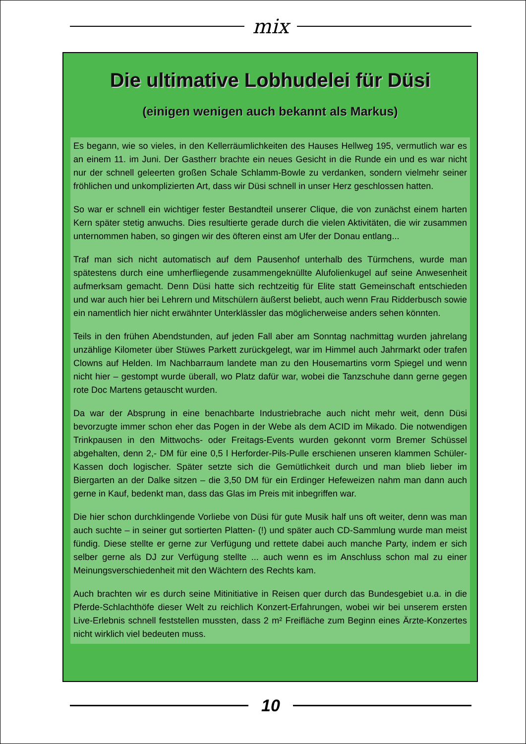mix
Die ultimative Lobhudelei für Düsi
(einigen wenigen auch bekannt als Markus)
Es begann, wie so vieles, in den Kellerräumlichkeiten des Hauses Hellweg 195, vermutlich war es an einem 11. im Juni. Der Gastherr brachte ein neues Gesicht in die Runde ein und es war nicht nur der schnell geleerten großen Schale Schlamm-Bowle zu verdanken, sondern vielmehr seiner fröhlichen und unkomplizierten Art, dass wir Düsi schnell in unser Herz geschlossen hatten.
So war er schnell ein wichtiger fester Bestandteil unserer Clique, die von zunächst einem harten Kern später stetig anwuchs. Dies resultierte gerade durch die vielen Aktivitäten, die wir zusammen unternommen haben, so gingen wir des öfteren einst am Ufer der Donau entlang...
Traf man sich nicht automatisch auf dem Pausenhof unterhalb des Türmchens, wurde man spätestens durch eine umherfliegende zusammengeknüllte Alufolienkugel auf seine Anwesenheit aufmerksam gemacht. Denn Düsi hatte sich rechtzeitig für Elite statt Gemeinschaft entschieden und war auch hier bei Lehrern und Mitschülern äußerst beliebt, auch wenn Frau Ridderbusch sowie ein namentlich hier nicht erwähnter Unterklässler das möglicherweise anders sehen könnten.
Teils in den frühen Abendstunden, auf jeden Fall aber am Sonntag nachmittag wurden jahrelang unzählige Kilometer über Stüwes Parkett zurückgelegt, war im Himmel auch Jahrmarkt oder trafen Clowns auf Helden. Im Nachbarraum landete man zu den Housemartins vorm Spiegel und wenn nicht hier – gestompt wurde überall, wo Platz dafür war, wobei die Tanzschuhe dann gerne gegen rote Doc Martens getauscht wurden.
Da war der Absprung in eine benachbarte Industriebrache auch nicht mehr weit, denn Düsi bevorzugte immer schon eher das Pogen in der Webe als dem ACID im Mikado. Die notwendigen Trinkpausen in den Mittwochs- oder Freitags-Events wurden gekonnt vorm Bremer Schüssel abgehalten, denn 2,- DM für eine 0,5 l Herforder-Pils-Pulle erschienen unseren klammen Schüler-Kassen doch logischer. Später setzte sich die Gemütlichkeit durch und man blieb lieber im Biergarten an der Dalke sitzen – die 3,50 DM für ein Erdinger Hefeweizen nahm man dann auch gerne in Kauf, bedenkt man, dass das Glas im Preis mit inbegriffen war.
Die hier schon durchklingende Vorliebe von Düsi für gute Musik half uns oft weiter, denn was man auch suchte – in seiner gut sortierten Platten- (!) und später auch CD-Sammlung wurde man meist fündig. Diese stellte er gerne zur Verfügung und rettete dabei auch manche Party, indem er sich selber gerne als DJ zur Verfügung stellte ... auch wenn es im Anschluss schon mal zu einer Meinungsverschiedenheit mit den Wächtern des Rechts kam.
Auch brachten wir es durch seine Mitinitiative in Reisen quer durch das Bundesgebiet u.a. in die Pferde-Schlachthöfe dieser Welt zu reichlich Konzert-Erfahrungen, wobei wir bei unserem ersten Live-Erlebnis schnell feststellen mussten, dass 2 m² Freifläche zum Beginn eines Ärzte-Konzertes nicht wirklich viel bedeuten muss.
10